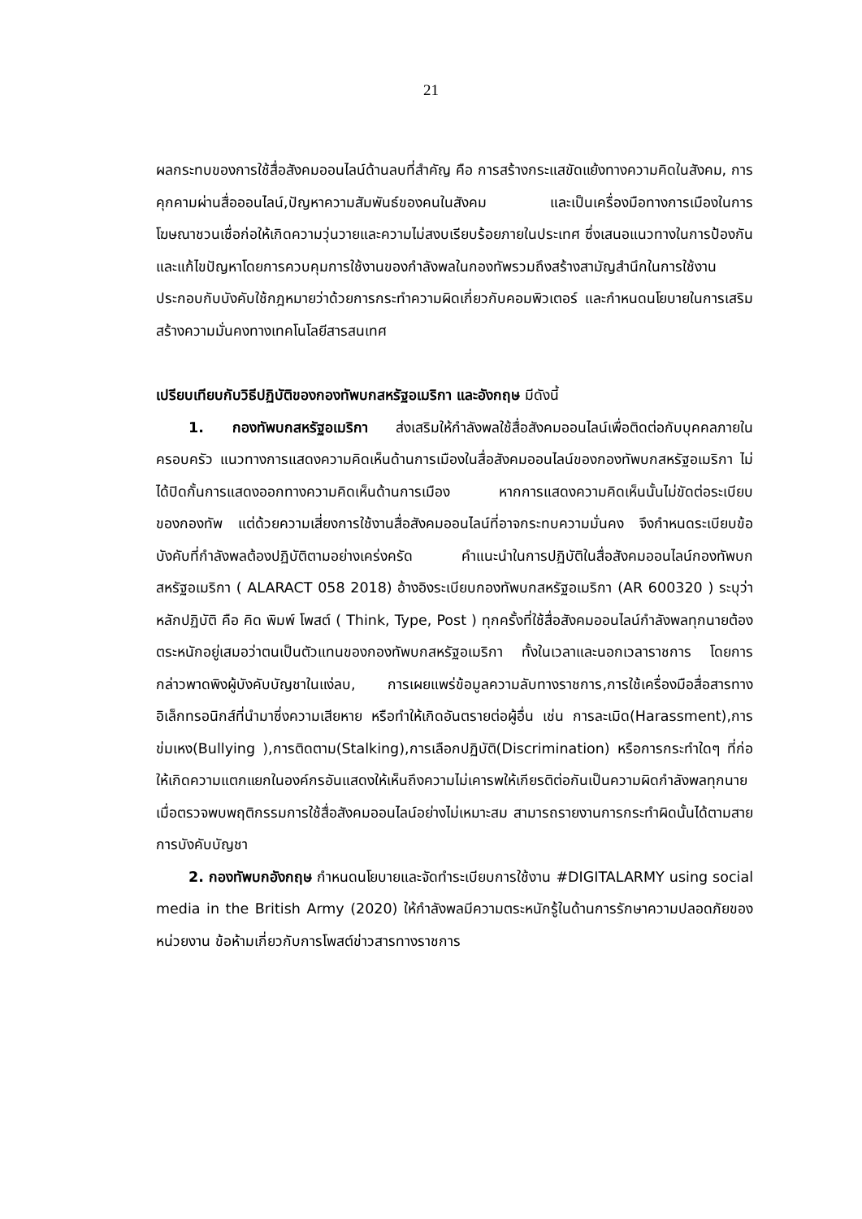21
ผลกระทบของการใช้สื่อสังคมออนไลน์ด้านลบที่สำคัญ คือ การสร้างกระแสขัดแย้งทางความคิดในสังคม, การคุกคามผ่านสื่อออนไลน์,ปัญหาความสัมพันธ์ของคนในสังคม และเป็นเครื่องมือทางการเมืองในการโฆษณาชวนเชื่อก่อให้เกิดความวุ่นวายและความไม่สงบเรียบร้อยภายในประเทศ ซึ่งเสนอแนวทางในการป้องกันและแก้ไขปัญหาโดยการควบคุมการใช้งานของกำลังพลในกองทัพรวมถึงสร้างสามัญสำนึกในการใช้งานประกอบกับบังคับใช้กฎหมายว่าด้วยการกระทำความผิดเกี่ยวกับคอมพิวเตอร์ และกำหนดนโยบายในการเสริมสร้างความมั่นคงทางเทคโนโลยีสารสนเทศ
เปรียบเทียบกับวิธีปฏิบัติของกองทัพบกสหรัฐอเมริกา และอังกฤษ มีดังนี้
1. กองทัพบกสหรัฐอเมริกา ส่งเสริมให้กำลังพลใช้สื่อสังคมออนไลน์เพื่อติดต่อกับบุคคลภายในครอบครัว แนวทางการแสดงความคิดเห็นด้านการเมืองในสื่อสังคมออนไลน์ของกองทัพบกสหรัฐอเมริกา ไม่ได้ปิดกั้นการแสดงออกทางความคิดเห็นด้านการเมือง หากการแสดงความคิดเห็นนั้นไม่ขัดต่อระเบียบของกองทัพ แต่ด้วยความเสี่ยงการใช้งานสื่อสังคมออนไลน์ที่อาจกระทบความมั่นคง จึงกำหนดระเบียบข้อบังคับที่กำลังพลต้องปฏิบัติตามอย่างเคร่งครัด คำแนะนำในการปฏิบัติในสื่อสังคมออนไลน์กองทัพบกสหรัฐอเมริกา ( ALARACT 058 2018) อ้างอิงระเบียบกองทัพบกสหรัฐอเมริกา (AR 600320 ) ระบุว่า หลักปฏิบัติ คือ คิด พิมพ์ โพสต์ ( Think, Type, Post ) ทุกครั้งที่ใช้สื่อสังคมออนไลน์กำลังพลทุกนายต้องตระหนักอยู่เสมอว่าตนเป็นตัวแทนของกองทัพบกสหรัฐอเมริกา ทั้งในเวลาและนอกเวลาราชการ โดยการกล่าวพาดพิงผู้บังคับบัญชาในแง่ลบ, การเผยแพร่ข้อมูลความลับทางราชการ,การใช้เครื่องมือสื่อสารทางอิเล็กทรอนิกส์ที่นำมาซึ่งความเสียหาย หรือทำให้เกิดอันตรายต่อผู้อื่น เช่น การละเมิด(Harassment),การข่มเหง(Bullying ),การติดตาม(Stalking),การเลือกปฏิบัติ(Discrimination) หรือการกระทำใดๆ ที่ก่อให้เกิดความแตกแยกในองค์กรอันแสดงให้เห็นถึงความไม่เคารพให้เกียรติต่อกันเป็นความผิดกำลังพลทุกนายเมื่อตรวจพบพฤติกรรมการใช้สื่อสังคมออนไลน์อย่างไม่เหมาะสม สามารถรายงานการกระทำผิดนั้นได้ตามสายการบังคับบัญชา
2. กองทัพบกอังกฤษ กำหนดนโยบายและจัดทำระเบียบการใช้งาน #DIGITALARMY using social media in the British Army (2020) ให้กำลังพลมีความตระหนักรู้ในด้านการรักษาความปลอดภัยของหน่วยงาน ข้อห้ามเกี่ยวกับการโพสต์ข่าวสารทางราชการ